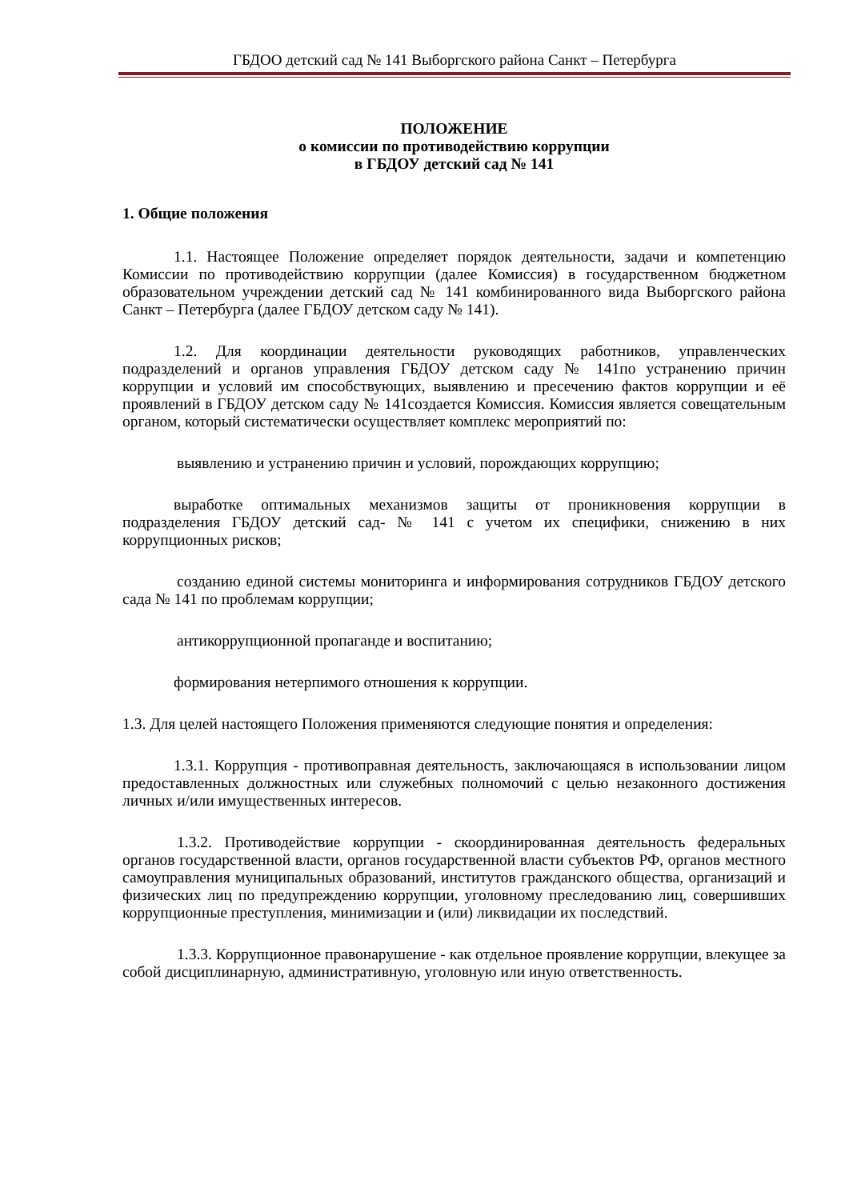ГБДОО детский сад № 141 Выборгского района Санкт – Петербурга
ПОЛОЖЕНИЕ
о комиссии по противодействию коррупции
в ГБДОУ детский сад № 141
1. Общие положения
1.1. Настоящее Положение определяет порядок деятельности, задачи и компетенцию Комиссии по противодействию коррупции (далее Комиссия) в государственном бюджетном образовательном учреждении детский сад № 141 комбинированного вида Выборгского района Санкт – Петербурга (далее ГБДОУ детском саду № 141).
1.2. Для координации деятельности руководящих работников, управленческих подразделений и органов управления ГБДОУ детском саду № 141по устранению причин коррупции и условий им способствующих, выявлению и пресечению фактов коррупции и её проявлений в ГБДОУ детском саду № 141создается Комиссия. Комиссия является совещательным органом, который систематически осуществляет комплекс мероприятий по:
выявлению и устранению причин и условий, порождающих коррупцию;
выработке оптимальных механизмов защиты от проникновения коррупции в подразделения ГБДОУ детский сад- № 141 с учетом их специфики, снижению в них коррупционных рисков;
созданию единой системы мониторинга и информирования сотрудников ГБДОУ детского сада № 141 по проблемам коррупции;
антикоррупционной пропаганде и воспитанию;
формирования нетерпимого отношения к коррупции.
1.3. Для целей настоящего Положения применяются следующие понятия и определения:
1.3.1. Коррупция - противоправная деятельность, заключающаяся в использовании лицом предоставленных должностных или служебных полномочий с целью незаконного достижения личных и/или имущественных интересов.
1.3.2. Противодействие коррупции - скоординированная деятельность федеральных органов государственной власти, органов государственной власти субъектов РФ, органов местного самоуправления муниципальных образований, институтов гражданского общества, организаций и физических лиц по предупреждению коррупции, уголовному преследованию лиц, совершивших коррупционные преступления, минимизации и (или) ликвидации их последствий.
1.3.3. Коррупционное правонарушение - как отдельное проявление коррупции, влекущее за собой дисциплинарную, административную, уголовную или иную ответственность.